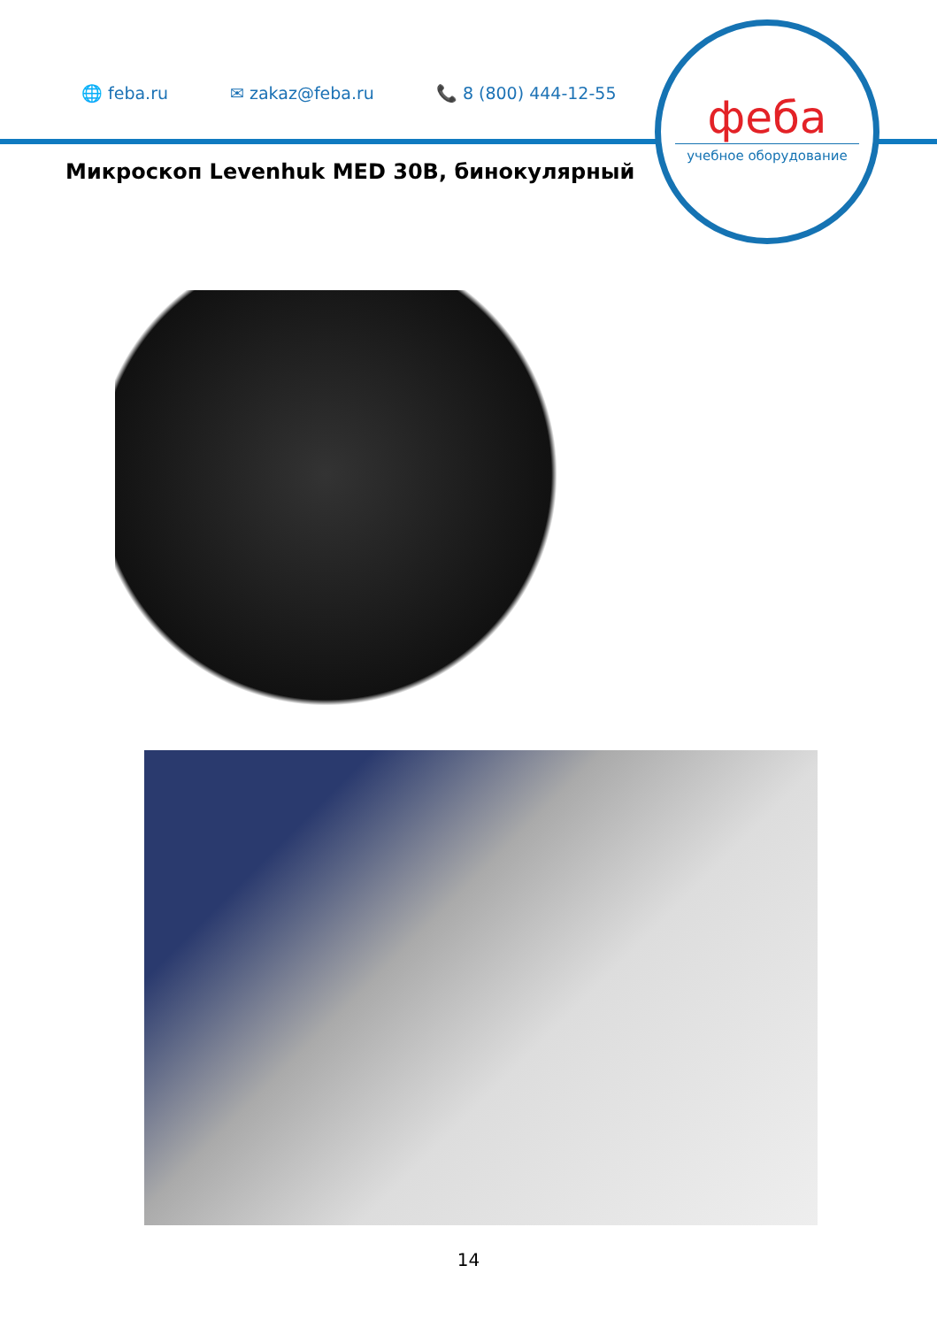🌐 feba.ru ✉ zakaz@feba.ru 📞 8 (800) 444-12-55
феба
учебное оборудование
Микроскоп Levenhuk MED 30B, бинокулярный
14